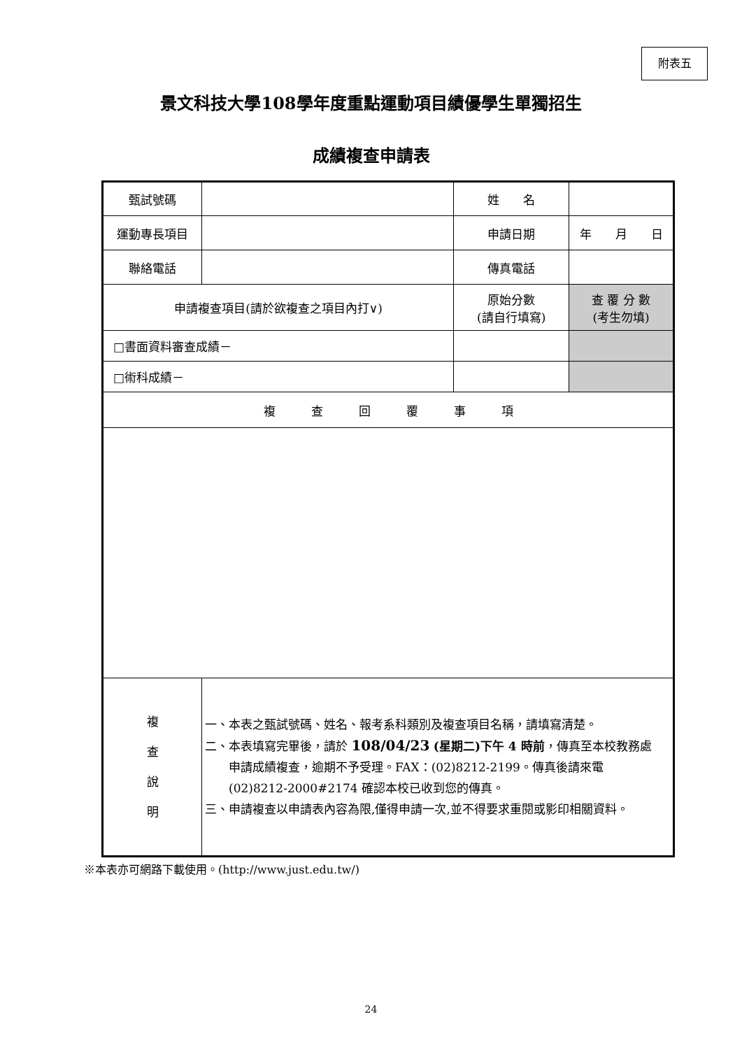附表五
景文科技大學108學年度重點運動項目績優學生單獨招生
成績複查申請表
| 甄試號碼 | | 姓 名 | |
| 運動專長項目 | | 申請日期 | 年 月 日 |
| 聯絡電話 | | 傳真電話 | |
| 申請複查項目(請於欲複查之項目內打∨) | | 原始分數 (請自行填寫) | 查 覆 分 數 (考生勿填) |
| □書面資料審查成績－ | | | |
| □術科成績－ | | | |
| 複 查 回 覆 事 項 | | | |
| 複 查 說 明 | 一、本表之甄試號碼、姓名、報考系科類別及複查項目名稱，請填寫清楚。 二、本表填寫完畢後，請於 108/04/23 (星期二)下午 4 時前 ，傳真至本校教務處 申請成績複查，逾期不予受理。FAX：(02)8212-2199。傳真後請來電 (02)8212-2000#2174 確認本校已收到您的傳真。 三、申請複查以申請表內容為限,僅得申請一次,並不得要求重閱或影印相關資料。 | | |
※本表亦可網路下載使用。(http://www.just.edu.tw/)
24